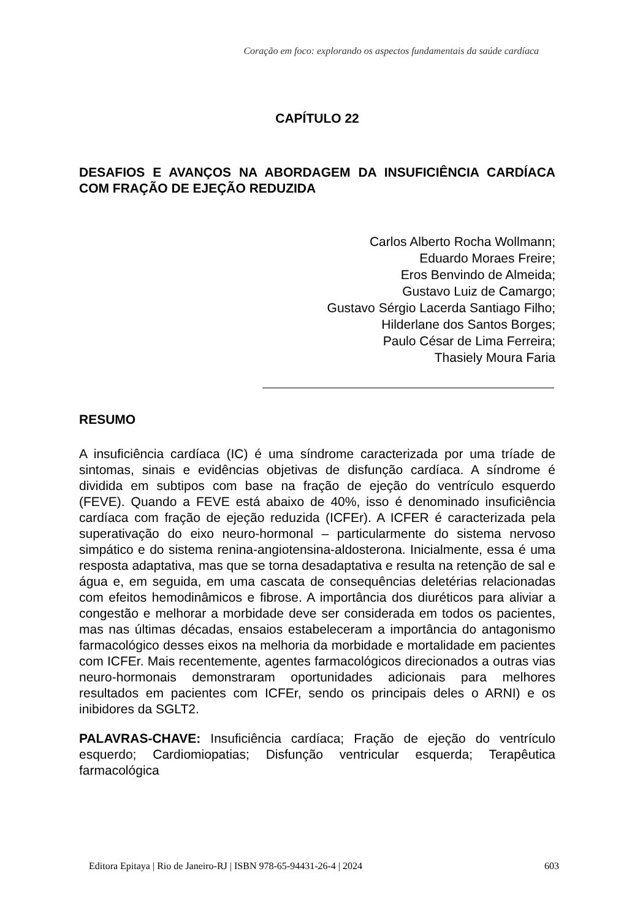Coração em foco: explorando os aspectos fundamentais da saúde cardíaca
CAPÍTULO 22
DESAFIOS E AVANÇOS NA ABORDAGEM DA INSUFICIÊNCIA CARDÍACA COM FRAÇÃO DE EJEÇÃO REDUZIDA
Carlos Alberto Rocha Wollmann;
Eduardo Moraes Freire;
Eros Benvindo de Almeida;
Gustavo Luiz de Camargo;
Gustavo Sérgio Lacerda Santiago Filho;
Hilderlane dos Santos Borges;
Paulo César de Lima Ferreira;
Thasiely Moura Faria
RESUMO
A insuficiência cardíaca (IC) é uma síndrome caracterizada por uma tríade de sintomas, sinais e evidências objetivas de disfunção cardíaca. A síndrome é dividida em subtipos com base na fração de ejeção do ventrículo esquerdo (FEVE). Quando a FEVE está abaixo de 40%, isso é denominado insuficiência cardíaca com fração de ejeção reduzida (ICFEr). A ICFER é caracterizada pela superativação do eixo neuro-hormonal – particularmente do sistema nervoso simpático e do sistema renina-angiotensina-aldosterona. Inicialmente, essa é uma resposta adaptativa, mas que se torna desadaptativa e resulta na retenção de sal e água e, em seguida, em uma cascata de consequências deletérias relacionadas com efeitos hemodinâmicos e fibrose. A importância dos diuréticos para aliviar a congestão e melhorar a morbidade deve ser considerada em todos os pacientes, mas nas últimas décadas, ensaios estabeleceram a importância do antagonismo farmacológico desses eixos na melhoria da morbidade e mortalidade em pacientes com ICFEr. Mais recentemente, agentes farmacológicos direcionados a outras vias neuro-hormonais demonstraram oportunidades adicionais para melhores resultados em pacientes com ICFEr, sendo os principais deles o ARNI) e os inibidores da SGLT2.
PALAVRAS-CHAVE: Insuficiência cardíaca; Fração de ejeção do ventrículo esquerdo; Cardiomiopatias; Disfunção ventricular esquerda; Terapêutica farmacológica
Editora Epitaya | Rio de Janeiro-RJ | ISBN 978-65-94431-26-4 | 2024 603